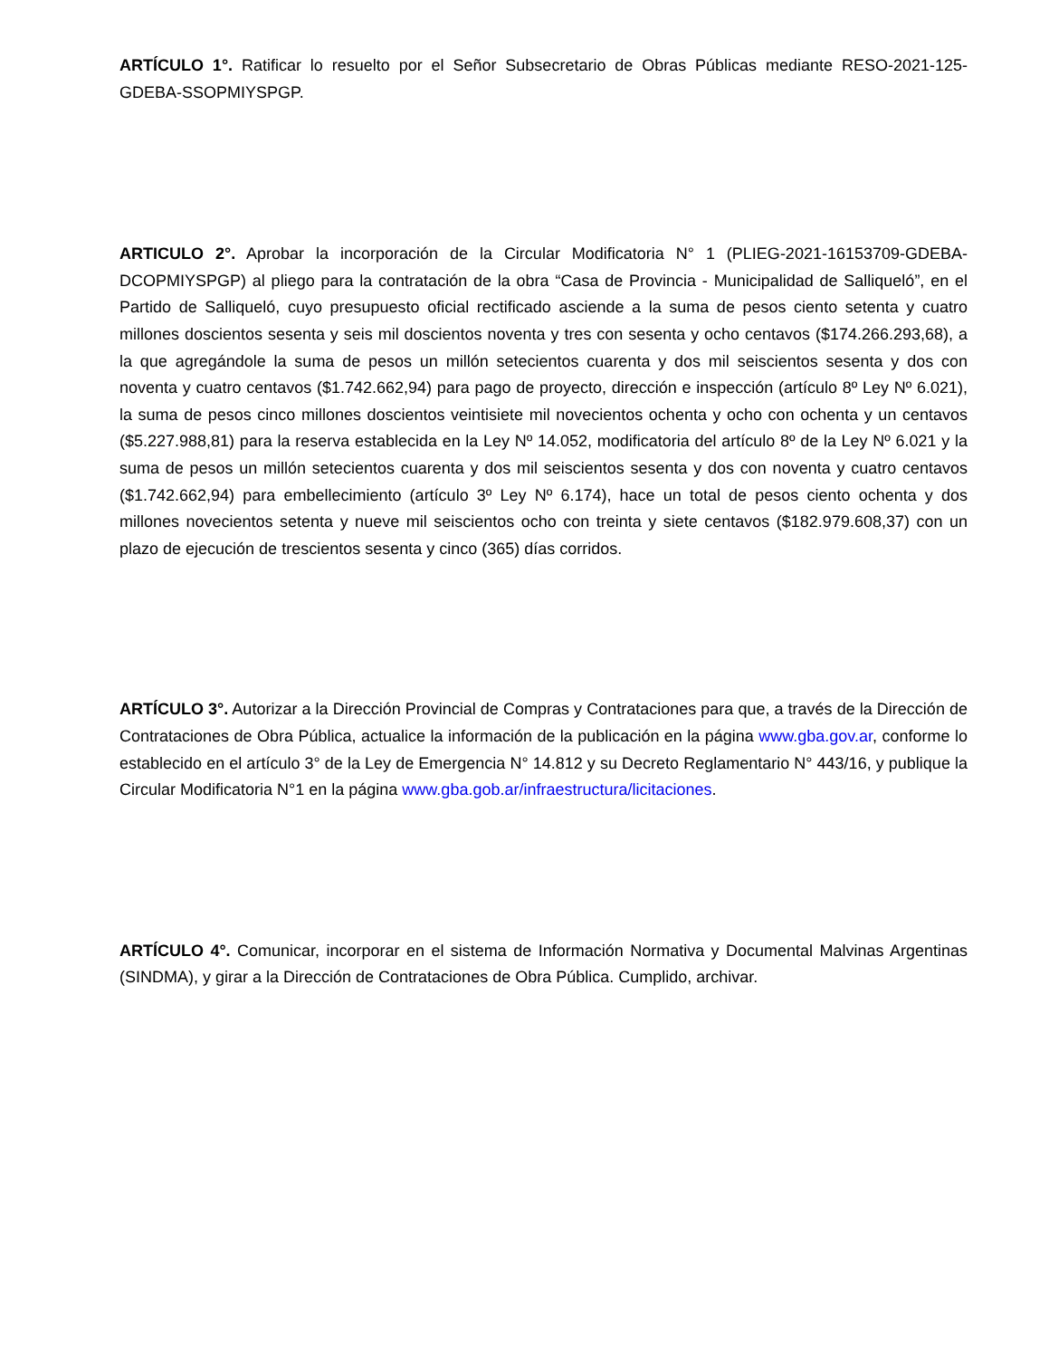ARTÍCULO 1°. Ratificar lo resuelto por el Señor Subsecretario de Obras Públicas mediante RESO-2021-125-GDEBA-SSOPMIYSPGP.
ARTICULO 2°. Aprobar la incorporación de la Circular Modificatoria N° 1 (PLIEG-2021-16153709-GDEBA-DCOPMIYSPGP) al pliego para la contratación de la obra “Casa de Provincia - Municipalidad de Salliqueló”, en el Partido de Salliqueló, cuyo presupuesto oficial rectificado asciende a la suma de pesos ciento setenta y cuatro millones doscientos sesenta y seis mil doscientos noventa y tres con sesenta y ocho centavos ($174.266.293,68), a la que agregándole la suma de pesos un millón setecientos cuarenta y dos mil seiscientos sesenta y dos con noventa y cuatro centavos ($1.742.662,94) para pago de proyecto, dirección e inspección (artículo 8º Ley Nº 6.021), la suma de pesos cinco millones doscientos veintisiete mil novecientos ochenta y ocho con ochenta y un centavos ($5.227.988,81) para la reserva establecida en la Ley Nº 14.052, modificatoria del artículo 8º de la Ley Nº 6.021 y la suma de pesos un millón setecientos cuarenta y dos mil seiscientos sesenta y dos con noventa y cuatro centavos ($1.742.662,94) para embellecimiento (artículo 3º Ley Nº 6.174), hace un total de pesos ciento ochenta y dos millones novecientos setenta y nueve mil seiscientos ocho con treinta y siete centavos ($182.979.608,37) con un plazo de ejecución de trescientos sesenta y cinco (365) días corridos.
ARTÍCULO 3°. Autorizar a la Dirección Provincial de Compras y Contrataciones para que, a través de la Dirección de Contrataciones de Obra Pública, actualice la información de la publicación en la página www.gba.gov.ar, conforme lo establecido en el artículo 3° de la Ley de Emergencia N° 14.812 y su Decreto Reglamentario N° 443/16, y publique la Circular Modificatoria N°1 en la página www.gba.gob.ar/infraestructura/licitaciones.
ARTÍCULO 4°. Comunicar, incorporar en el sistema de Información Normativa y Documental Malvinas Argentinas (SINDMA), y girar a la Dirección de Contrataciones de Obra Pública. Cumplido, archivar.